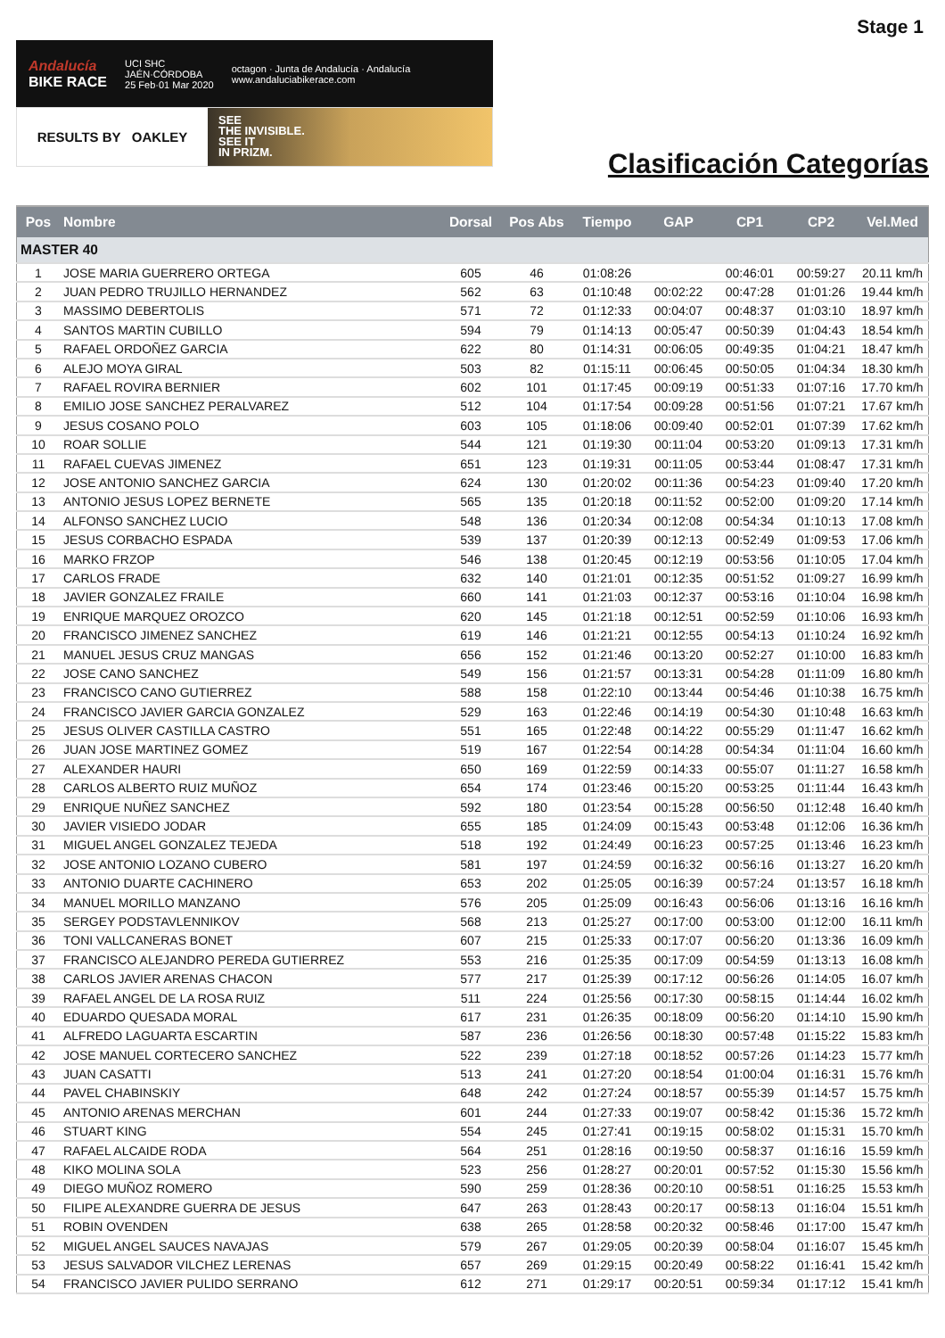Stage 1
Andalucía
BIKE RACE
UCI SHC
JAÉN·CÓRDOBA
25 Feb·01 Mar 2020
octagon · Junta de Andalucía · Andalucía
www.andaluciabikerace.com
RESULTS BY OAKLEY
SEE
THE INVISIBLE.
SEE IT
IN PRIZM.
Clasificación Categorías
| Pos | Nombre | Dorsal | Pos Abs | Tiempo | GAP | CP1 | CP2 | Vel.Med |
| --- | --- | --- | --- | --- | --- | --- | --- | --- |
| MASTER 40 | | | | | | | | |
| 1 | JOSE MARIA GUERRERO ORTEGA | 605 | 46 | 01:08:26 | | 00:46:01 | 00:59:27 | 20.11 km/h |
| 2 | JUAN PEDRO TRUJILLO HERNANDEZ | 562 | 63 | 01:10:48 | 00:02:22 | 00:47:28 | 01:01:26 | 19.44 km/h |
| 3 | MASSIMO DEBERTOLIS | 571 | 72 | 01:12:33 | 00:04:07 | 00:48:37 | 01:03:10 | 18.97 km/h |
| 4 | SANTOS MARTIN CUBILLO | 594 | 79 | 01:14:13 | 00:05:47 | 00:50:39 | 01:04:43 | 18.54 km/h |
| 5 | RAFAEL ORDOÑEZ GARCIA | 622 | 80 | 01:14:31 | 00:06:05 | 00:49:35 | 01:04:21 | 18.47 km/h |
| 6 | ALEJO MOYA GIRAL | 503 | 82 | 01:15:11 | 00:06:45 | 00:50:05 | 01:04:34 | 18.30 km/h |
| 7 | RAFAEL ROVIRA BERNIER | 602 | 101 | 01:17:45 | 00:09:19 | 00:51:33 | 01:07:16 | 17.70 km/h |
| 8 | EMILIO JOSE SANCHEZ PERALVAREZ | 512 | 104 | 01:17:54 | 00:09:28 | 00:51:56 | 01:07:21 | 17.67 km/h |
| 9 | JESUS COSANO POLO | 603 | 105 | 01:18:06 | 00:09:40 | 00:52:01 | 01:07:39 | 17.62 km/h |
| 10 | ROAR SOLLIE | 544 | 121 | 01:19:30 | 00:11:04 | 00:53:20 | 01:09:13 | 17.31 km/h |
| 11 | RAFAEL CUEVAS JIMENEZ | 651 | 123 | 01:19:31 | 00:11:05 | 00:53:44 | 01:08:47 | 17.31 km/h |
| 12 | JOSE ANTONIO SANCHEZ GARCIA | 624 | 130 | 01:20:02 | 00:11:36 | 00:54:23 | 01:09:40 | 17.20 km/h |
| 13 | ANTONIO JESUS LOPEZ BERNETE | 565 | 135 | 01:20:18 | 00:11:52 | 00:52:00 | 01:09:20 | 17.14 km/h |
| 14 | ALFONSO SANCHEZ LUCIO | 548 | 136 | 01:20:34 | 00:12:08 | 00:54:34 | 01:10:13 | 17.08 km/h |
| 15 | JESUS CORBACHO ESPADA | 539 | 137 | 01:20:39 | 00:12:13 | 00:52:49 | 01:09:53 | 17.06 km/h |
| 16 | MARKO FRZOP | 546 | 138 | 01:20:45 | 00:12:19 | 00:53:56 | 01:10:05 | 17.04 km/h |
| 17 | CARLOS FRADE | 632 | 140 | 01:21:01 | 00:12:35 | 00:51:52 | 01:09:27 | 16.99 km/h |
| 18 | JAVIER GONZALEZ FRAILE | 660 | 141 | 01:21:03 | 00:12:37 | 00:53:16 | 01:10:04 | 16.98 km/h |
| 19 | ENRIQUE MARQUEZ OROZCO | 620 | 145 | 01:21:18 | 00:12:51 | 00:52:59 | 01:10:06 | 16.93 km/h |
| 20 | FRANCISCO JIMENEZ SANCHEZ | 619 | 146 | 01:21:21 | 00:12:55 | 00:54:13 | 01:10:24 | 16.92 km/h |
| 21 | MANUEL JESUS CRUZ MANGAS | 656 | 152 | 01:21:46 | 00:13:20 | 00:52:27 | 01:10:00 | 16.83 km/h |
| 22 | JOSE CANO SANCHEZ | 549 | 156 | 01:21:57 | 00:13:31 | 00:54:28 | 01:11:09 | 16.80 km/h |
| 23 | FRANCISCO CANO GUTIERREZ | 588 | 158 | 01:22:10 | 00:13:44 | 00:54:46 | 01:10:38 | 16.75 km/h |
| 24 | FRANCISCO JAVIER GARCIA GONZALEZ | 529 | 163 | 01:22:46 | 00:14:19 | 00:54:30 | 01:10:48 | 16.63 km/h |
| 25 | JESUS OLIVER CASTILLA CASTRO | 551 | 165 | 01:22:48 | 00:14:22 | 00:55:29 | 01:11:47 | 16.62 km/h |
| 26 | JUAN JOSE MARTINEZ GOMEZ | 519 | 167 | 01:22:54 | 00:14:28 | 00:54:34 | 01:11:04 | 16.60 km/h |
| 27 | ALEXANDER HAURI | 650 | 169 | 01:22:59 | 00:14:33 | 00:55:07 | 01:11:27 | 16.58 km/h |
| 28 | CARLOS ALBERTO RUIZ MUÑOZ | 654 | 174 | 01:23:46 | 00:15:20 | 00:53:25 | 01:11:44 | 16.43 km/h |
| 29 | ENRIQUE NUÑEZ SANCHEZ | 592 | 180 | 01:23:54 | 00:15:28 | 00:56:50 | 01:12:48 | 16.40 km/h |
| 30 | JAVIER VISIEDO JODAR | 655 | 185 | 01:24:09 | 00:15:43 | 00:53:48 | 01:12:06 | 16.36 km/h |
| 31 | MIGUEL ANGEL GONZALEZ TEJEDA | 518 | 192 | 01:24:49 | 00:16:23 | 00:57:25 | 01:13:46 | 16.23 km/h |
| 32 | JOSE ANTONIO LOZANO CUBERO | 581 | 197 | 01:24:59 | 00:16:32 | 00:56:16 | 01:13:27 | 16.20 km/h |
| 33 | ANTONIO DUARTE CACHINERO | 653 | 202 | 01:25:05 | 00:16:39 | 00:57:24 | 01:13:57 | 16.18 km/h |
| 34 | MANUEL MORILLO MANZANO | 576 | 205 | 01:25:09 | 00:16:43 | 00:56:06 | 01:13:16 | 16.16 km/h |
| 35 | SERGEY PODSTAVLENNIKOV | 568 | 213 | 01:25:27 | 00:17:00 | 00:53:00 | 01:12:00 | 16.11 km/h |
| 36 | TONI VALLCANERAS BONET | 607 | 215 | 01:25:33 | 00:17:07 | 00:56:20 | 01:13:36 | 16.09 km/h |
| 37 | FRANCISCO ALEJANDRO PEREDA GUTIERREZ | 553 | 216 | 01:25:35 | 00:17:09 | 00:54:59 | 01:13:13 | 16.08 km/h |
| 38 | CARLOS JAVIER ARENAS CHACON | 577 | 217 | 01:25:39 | 00:17:12 | 00:56:26 | 01:14:05 | 16.07 km/h |
| 39 | RAFAEL ANGEL DE LA ROSA RUIZ | 511 | 224 | 01:25:56 | 00:17:30 | 00:58:15 | 01:14:44 | 16.02 km/h |
| 40 | EDUARDO QUESADA MORAL | 617 | 231 | 01:26:35 | 00:18:09 | 00:56:20 | 01:14:10 | 15.90 km/h |
| 41 | ALFREDO LAGUARTA ESCARTIN | 587 | 236 | 01:26:56 | 00:18:30 | 00:57:48 | 01:15:22 | 15.83 km/h |
| 42 | JOSE MANUEL CORTECERO SANCHEZ | 522 | 239 | 01:27:18 | 00:18:52 | 00:57:26 | 01:14:23 | 15.77 km/h |
| 43 | JUAN CASATTI | 513 | 241 | 01:27:20 | 00:18:54 | 01:00:04 | 01:16:31 | 15.76 km/h |
| 44 | PAVEL CHABINSKIY | 648 | 242 | 01:27:24 | 00:18:57 | 00:55:39 | 01:14:57 | 15.75 km/h |
| 45 | ANTONIO ARENAS MERCHAN | 601 | 244 | 01:27:33 | 00:19:07 | 00:58:42 | 01:15:36 | 15.72 km/h |
| 46 | STUART KING | 554 | 245 | 01:27:41 | 00:19:15 | 00:58:02 | 01:15:31 | 15.70 km/h |
| 47 | RAFAEL ALCAIDE RODA | 564 | 251 | 01:28:16 | 00:19:50 | 00:58:37 | 01:16:16 | 15.59 km/h |
| 48 | KIKO MOLINA SOLA | 523 | 256 | 01:28:27 | 00:20:01 | 00:57:52 | 01:15:30 | 15.56 km/h |
| 49 | DIEGO MUÑOZ ROMERO | 590 | 259 | 01:28:36 | 00:20:10 | 00:58:51 | 01:16:25 | 15.53 km/h |
| 50 | FILIPE ALEXANDRE GUERRA DE JESUS | 647 | 263 | 01:28:43 | 00:20:17 | 00:58:13 | 01:16:04 | 15.51 km/h |
| 51 | ROBIN OVENDEN | 638 | 265 | 01:28:58 | 00:20:32 | 00:58:46 | 01:17:00 | 15.47 km/h |
| 52 | MIGUEL ANGEL SAUCES NAVAJAS | 579 | 267 | 01:29:05 | 00:20:39 | 00:58:04 | 01:16:07 | 15.45 km/h |
| 53 | JESUS SALVADOR VILCHEZ LERENAS | 657 | 269 | 01:29:15 | 00:20:49 | 00:58:22 | 01:16:41 | 15.42 km/h |
| 54 | FRANCISCO JAVIER PULIDO SERRANO | 612 | 271 | 01:29:17 | 00:20:51 | 00:59:34 | 01:17:12 | 15.41 km/h |